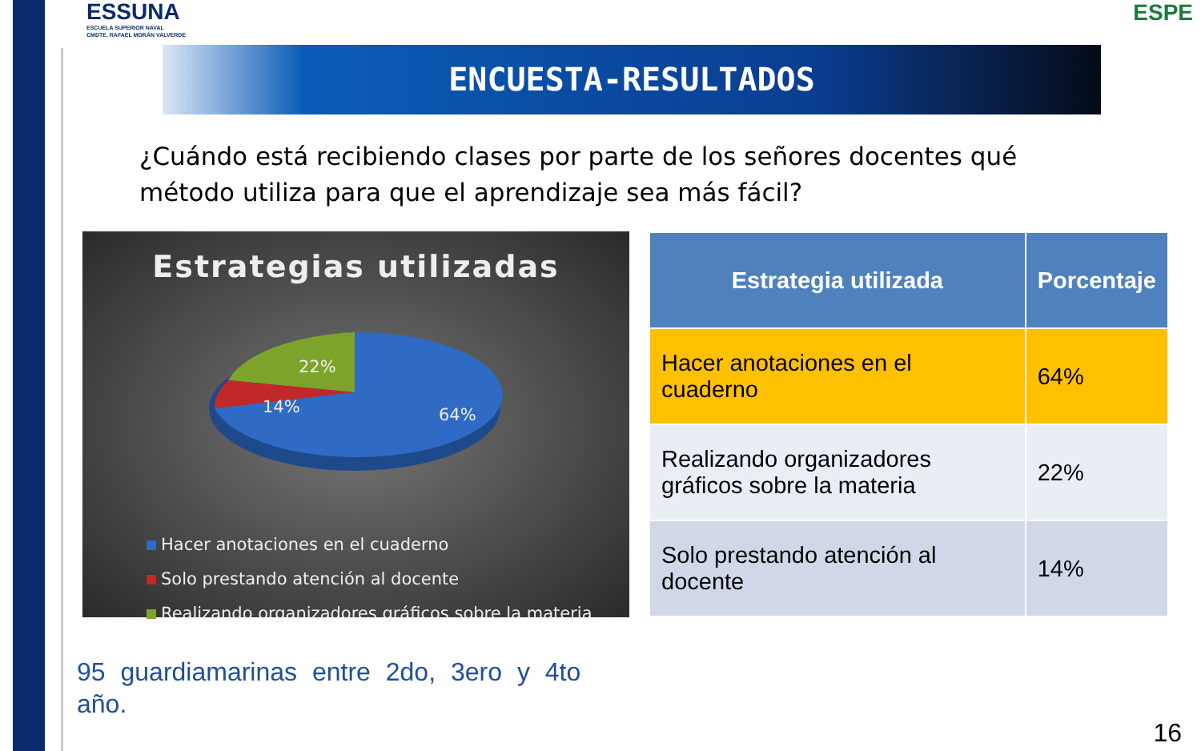ESSUNA
ESCUELA SUPERIOR NAVAL
CMDTE. RAFAEL MORÁN VALVERDE
ESPE
ENCUESTA-RESULTADOS
¿Cuándo está recibiendo clases por parte de los señores docentes qué método utiliza para que el aprendizaje sea más fácil?
Estrategias utilizadas
22%
14%
64%
Hacer anotaciones en el cuaderno
Solo prestando atención al docente
Realizando organizadores gráficos sobre la materia
| Estrategia utilizada | Porcentaje |
| --- | --- |
| Hacer anotaciones en el cuaderno | 64% |
| Realizando organizadores gráficos sobre la materia | 22% |
| Solo prestando atención al docente | 14% |
95 guardiamarinas entre 2do, 3ero y 4to año.
16